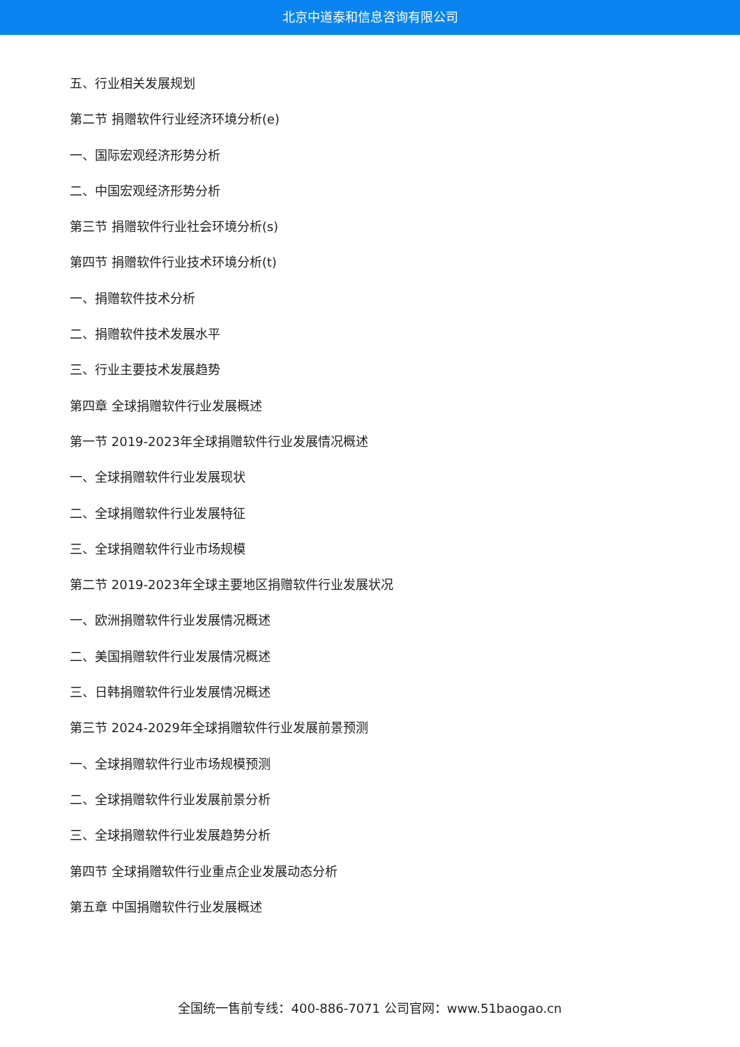北京中道泰和信息咨询有限公司
五、行业相关发展规划
第二节 捐赠软件行业经济环境分析(e)
一、国际宏观经济形势分析
二、中国宏观经济形势分析
第三节 捐赠软件行业社会环境分析(s)
第四节 捐赠软件行业技术环境分析(t)
一、捐赠软件技术分析
二、捐赠软件技术发展水平
三、行业主要技术发展趋势
第四章 全球捐赠软件行业发展概述
第一节 2019-2023年全球捐赠软件行业发展情况概述
一、全球捐赠软件行业发展现状
二、全球捐赠软件行业发展特征
三、全球捐赠软件行业市场规模
第二节 2019-2023年全球主要地区捐赠软件行业发展状况
一、欧洲捐赠软件行业发展情况概述
二、美国捐赠软件行业发展情况概述
三、日韩捐赠软件行业发展情况概述
第三节 2024-2029年全球捐赠软件行业发展前景预测
一、全球捐赠软件行业市场规模预测
二、全球捐赠软件行业发展前景分析
三、全球捐赠软件行业发展趋势分析
第四节 全球捐赠软件行业重点企业发展动态分析
第五章 中国捐赠软件行业发展概述
全国统一售前专线：400-886-7071 公司官网：www.51baogao.cn